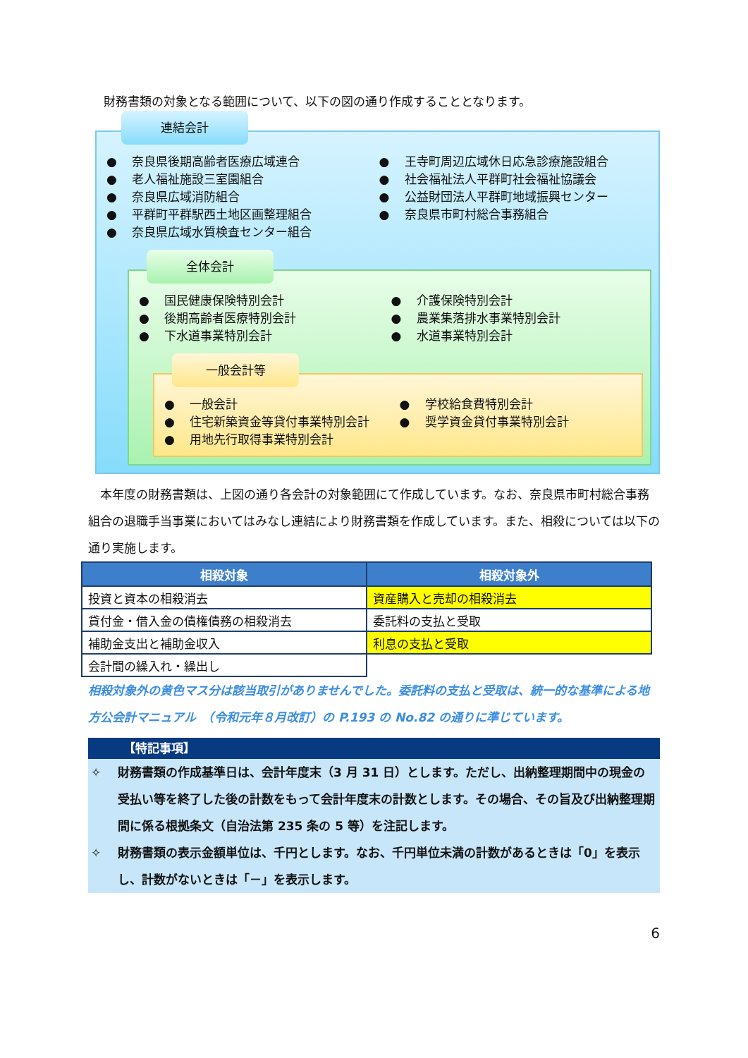財務書類の対象となる範囲について、以下の図の通り作成することとなります。
連結会計
● 奈良県後期高齢者医療広域連合
● 老人福祉施設三室園組合
● 奈良県広域消防組合
● 平群町平群駅西土地区画整理組合
● 奈良県広域水質検査センター組合
● 王寺町周辺広域休日応急診療施設組合
● 社会福祉法人平群町社会福祉協議会
● 公益財団法人平群町地域振興センター
● 奈良県市町村総合事務組合
全体会計
● 国民健康保険特別会計
● 後期高齢者医療特別会計
● 下水道事業特別会計
● 介護保険特別会計
● 農業集落排水事業特別会計
● 水道事業特別会計
一般会計等
● 一般会計
● 住宅新築資金等貸付事業特別会計
● 用地先行取得事業特別会計
● 学校給食費特別会計
● 奨学資金貸付事業特別会計
　本年度の財務書類は、上図の通り各会計の対象範囲にて作成しています。なお、奈良県市町村総合事務組合の退職手当事業においてはみなし連結により財務書類を作成しています。また、相殺については以下の通り実施します。
| 相殺対象 | 相殺対象外 |
| --- | --- |
| 投資と資本の相殺消去 | 資産購入と売却の相殺消去 |
| 貸付金・借入金の債権債務の相殺消去 | 委託料の支払と受取 |
| 補助金支出と補助金収入 | 利息の支払と受取 |
| 会計間の繰入れ・繰出し | |
相殺対象外の黄色マス分は該当取引がありませんでした。委託料の支払と受取は、統一的な基準による地方公会計マニュアル　（令和元年８月改訂）の P.193 の No.82 の通りに準じています。
【特記事項】
✧ 財務書類の作成基準日は、会計年度末（3 月 31 日）とします。ただし、出納整理期間中の現金の受払い等を終了した後の計数をもって会計年度末の計数とします。その場合、その旨及び出納整理期間に係る根拠条文（自治法第 235 条の 5 等）を注記します。
✧ 財務書類の表示金額単位は、千円とします。なお、千円単位未満の計数があるときは「0」を表示し、計数がないときは「－」を表示します。
6